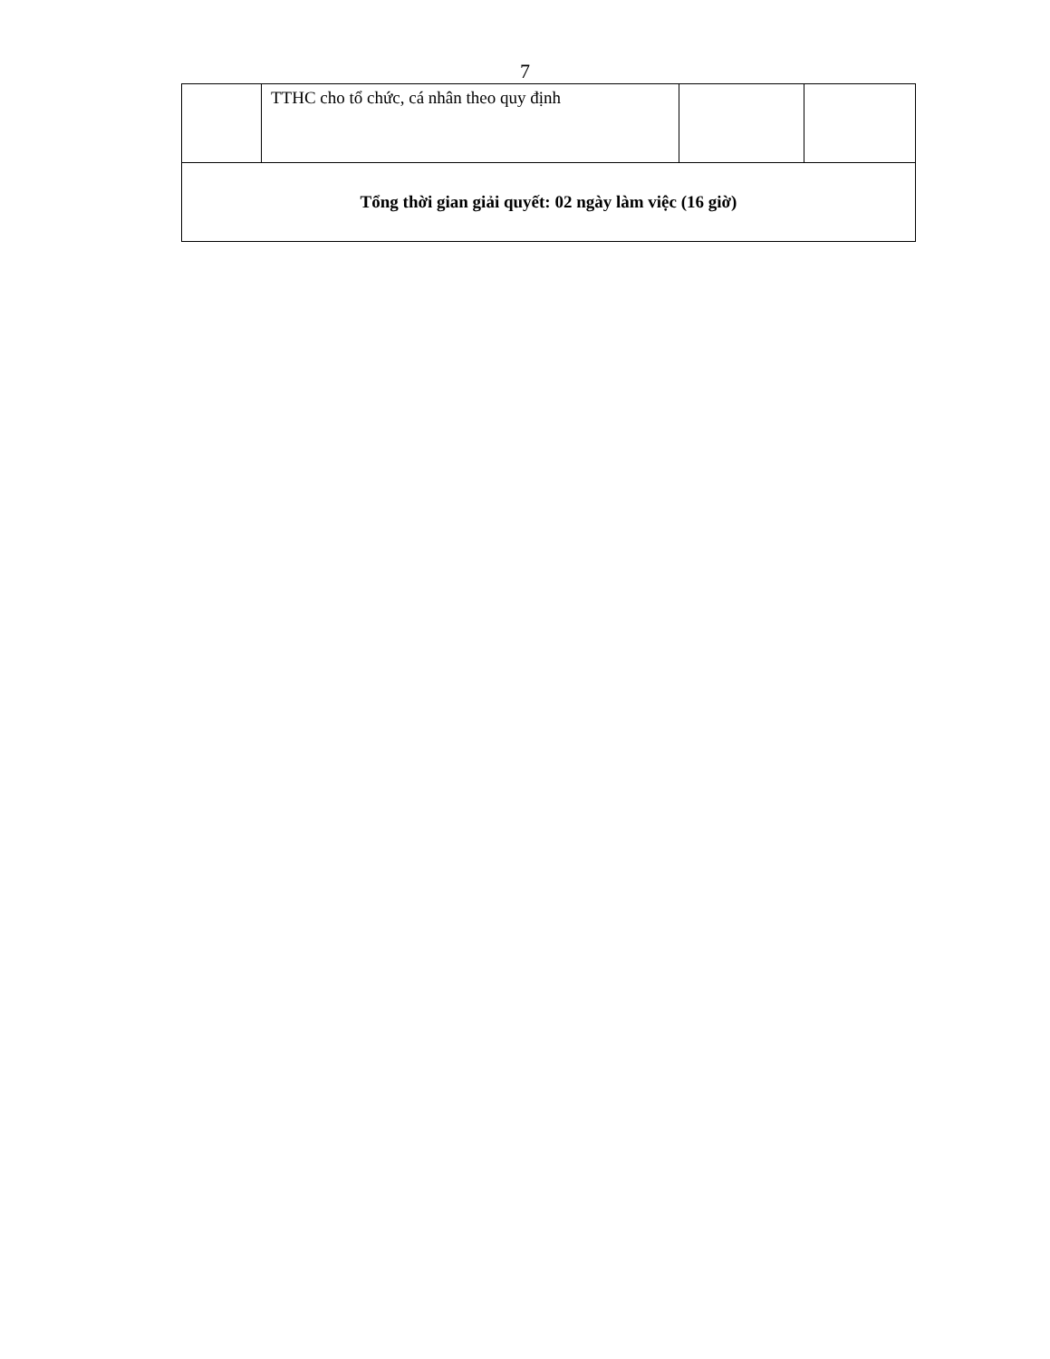7
| | TTHC cho tổ chức, cá nhân theo quy định | | |
| Tổng thời gian giải quyết: 02 ngày làm việc (16 giờ) | | | |